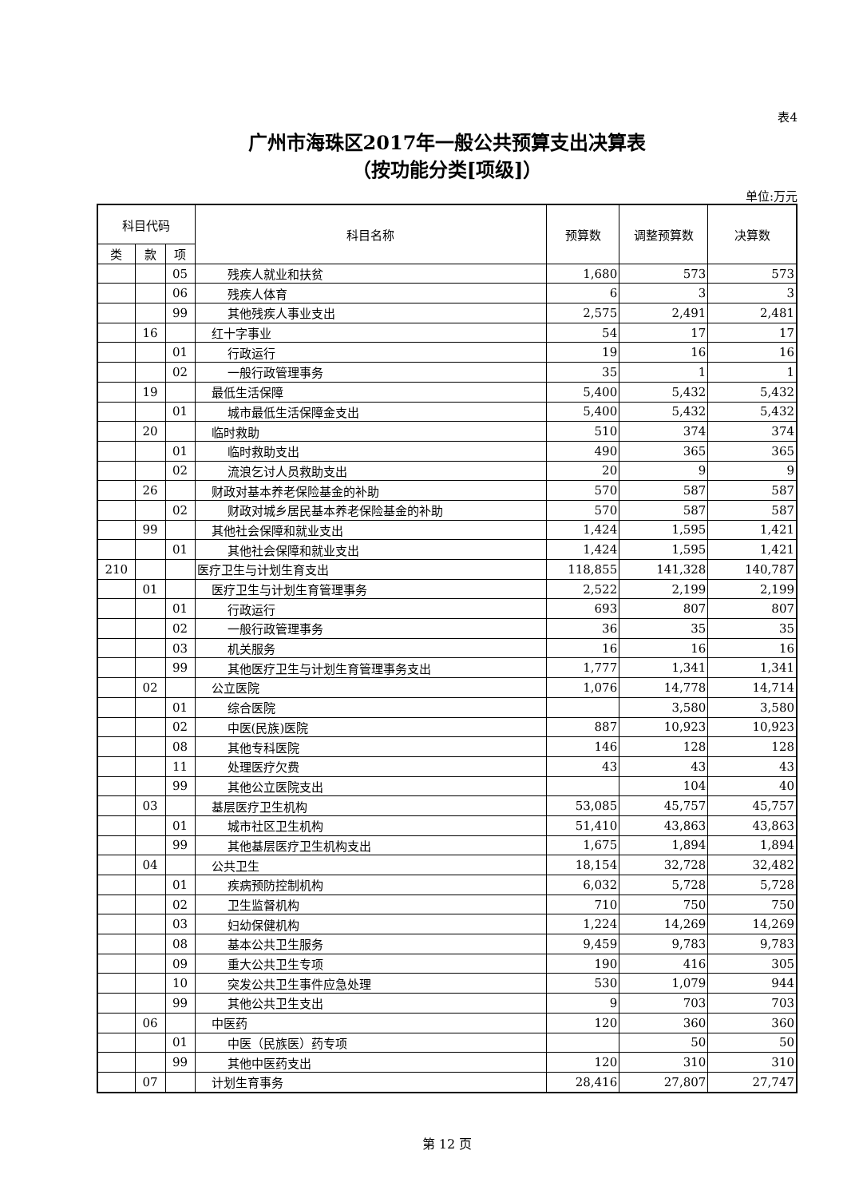表4
广州市海珠区2017年一般公共预算支出决算表
（按功能分类[项级]）
单位:万元
| 科目代码 | | | 科目名称 | 预算数 | 调整预算数 | 决算数 |
| --- | --- | --- | --- | --- | --- | --- |
| 类 | 款 | 项 | | | | |
| | | 05 | 残疾人就业和扶贫 | 1,680 | 573 | 573 |
| | | 06 | 残疾人体育 | 6 | 3 | 3 |
| | | 99 | 其他残疾人事业支出 | 2,575 | 2,491 | 2,481 |
| | 16 | | 红十字事业 | 54 | 17 | 17 |
| | | 01 | 行政运行 | 19 | 16 | 16 |
| | | 02 | 一般行政管理事务 | 35 | 1 | 1 |
| | 19 | | 最低生活保障 | 5,400 | 5,432 | 5,432 |
| | | 01 | 城市最低生活保障金支出 | 5,400 | 5,432 | 5,432 |
| | 20 | | 临时救助 | 510 | 374 | 374 |
| | | 01 | 临时救助支出 | 490 | 365 | 365 |
| | | 02 | 流浪乞讨人员救助支出 | 20 | 9 | 9 |
| | 26 | | 财政对基本养老保险基金的补助 | 570 | 587 | 587 |
| | | 02 | 财政对城乡居民基本养老保险基金的补助 | 570 | 587 | 587 |
| | 99 | | 其他社会保障和就业支出 | 1,424 | 1,595 | 1,421 |
| | | 01 | 其他社会保障和就业支出 | 1,424 | 1,595 | 1,421 |
| 210 | | | 医疗卫生与计划生育支出 | 118,855 | 141,328 | 140,787 |
| | 01 | | 医疗卫生与计划生育管理事务 | 2,522 | 2,199 | 2,199 |
| | | 01 | 行政运行 | 693 | 807 | 807 |
| | | 02 | 一般行政管理事务 | 36 | 35 | 35 |
| | | 03 | 机关服务 | 16 | 16 | 16 |
| | | 99 | 其他医疗卫生与计划生育管理事务支出 | 1,777 | 1,341 | 1,341 |
| | 02 | | 公立医院 | 1,076 | 14,778 | 14,714 |
| | | 01 | 综合医院 | | 3,580 | 3,580 |
| | | 02 | 中医(民族)医院 | 887 | 10,923 | 10,923 |
| | | 08 | 其他专科医院 | 146 | 128 | 128 |
| | | 11 | 处理医疗欠费 | 43 | 43 | 43 |
| | | 99 | 其他公立医院支出 | | 104 | 40 |
| | 03 | | 基层医疗卫生机构 | 53,085 | 45,757 | 45,757 |
| | | 01 | 城市社区卫生机构 | 51,410 | 43,863 | 43,863 |
| | | 99 | 其他基层医疗卫生机构支出 | 1,675 | 1,894 | 1,894 |
| | 04 | | 公共卫生 | 18,154 | 32,728 | 32,482 |
| | | 01 | 疾病预防控制机构 | 6,032 | 5,728 | 5,728 |
| | | 02 | 卫生监督机构 | 710 | 750 | 750 |
| | | 03 | 妇幼保健机构 | 1,224 | 14,269 | 14,269 |
| | | 08 | 基本公共卫生服务 | 9,459 | 9,783 | 9,783 |
| | | 09 | 重大公共卫生专项 | 190 | 416 | 305 |
| | | 10 | 突发公共卫生事件应急处理 | 530 | 1,079 | 944 |
| | | 99 | 其他公共卫生支出 | 9 | 703 | 703 |
| | 06 | | 中医药 | 120 | 360 | 360 |
| | | 01 | 中医（民族医）药专项 | | 50 | 50 |
| | | 99 | 其他中医药支出 | 120 | 310 | 310 |
| | 07 | | 计划生育事务 | 28,416 | 27,807 | 27,747 |
第 12 页